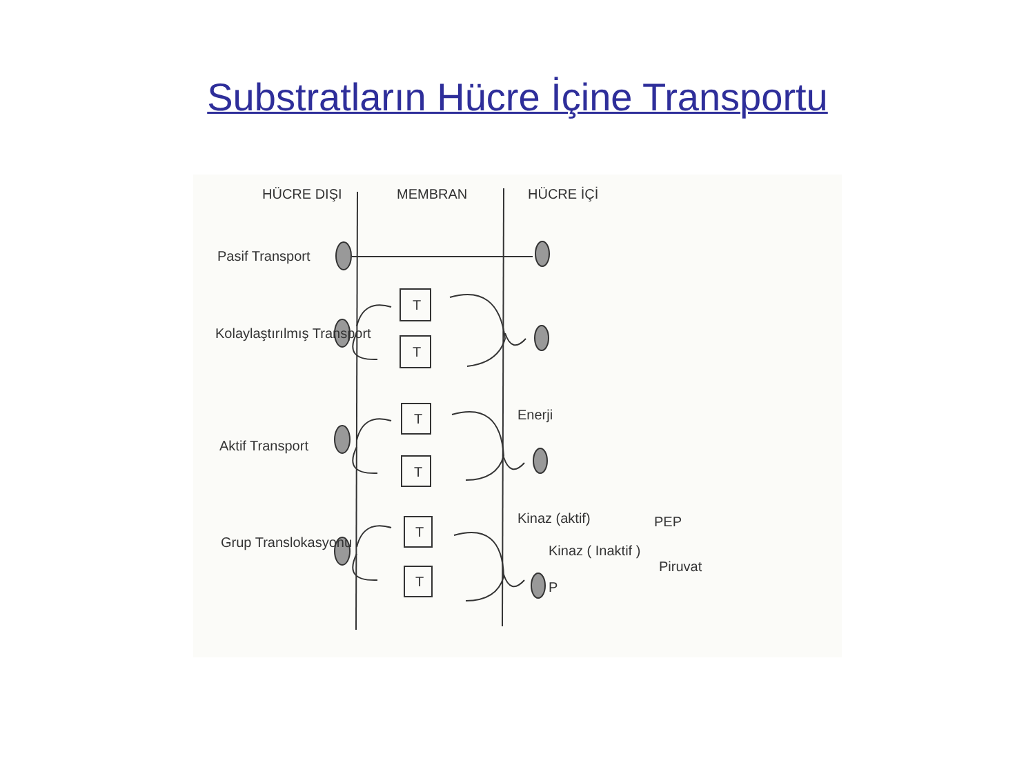Substratların Hücre İçine Transportu
HÜCRE DIŞI
MEMBRAN
HÜCRE İÇİ
Pasif Transport
Kolaylaştırılmış Transport
Aktif Transport
Grup Translokasyonu
T
T
T
T
T
T
Enerji
Kinaz (aktif)
Kinaz ( Inaktif )
PEP
Piruvat
P